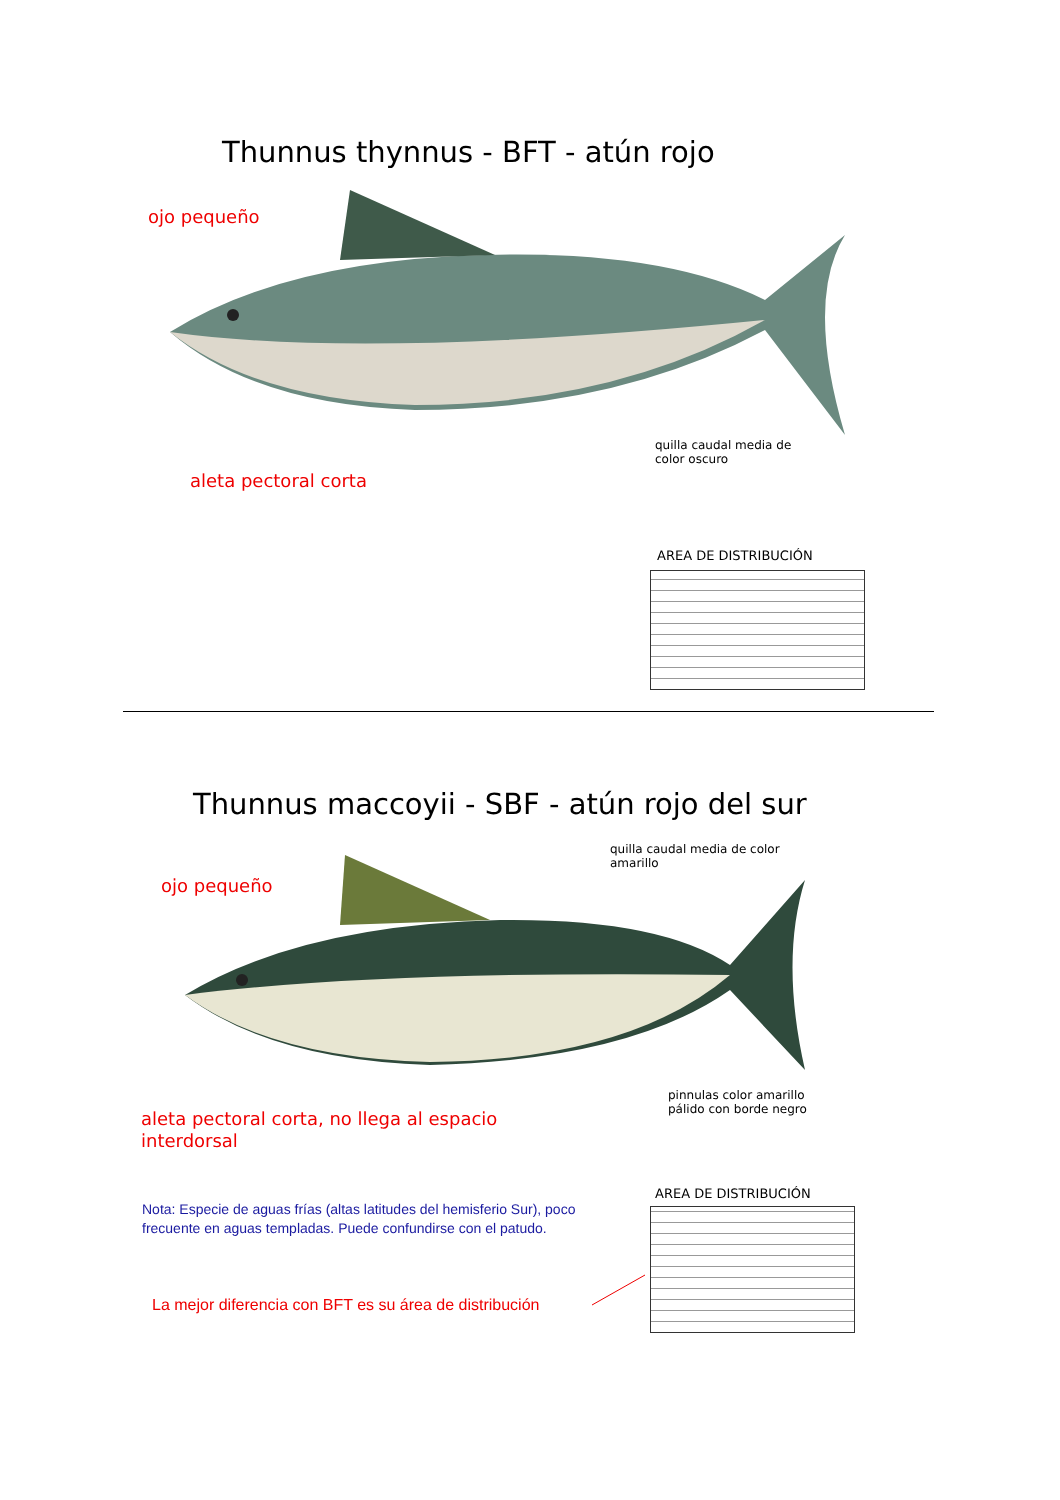Thunnus thynnus - BFT - atún rojo
ojo pequeño
quilla caudal media de
color oscuro
aleta pectoral corta
AREA DE DISTRIBUCIÓN
Thunnus maccoyii - SBF - atún rojo del sur
quilla caudal media de color
amarillo
ojo pequeño
pinnulas color amarillo
pálido con borde negro
aleta pectoral corta, no llega al espacio
interdorsal
AREA DE DISTRIBUCIÓN
Nota: Especie de aguas frías (altas latitudes del hemisferio Sur), poco
frecuente en aguas templadas. Puede confundirse con el patudo.
La mejor diferencia con BFT es su área de distribución